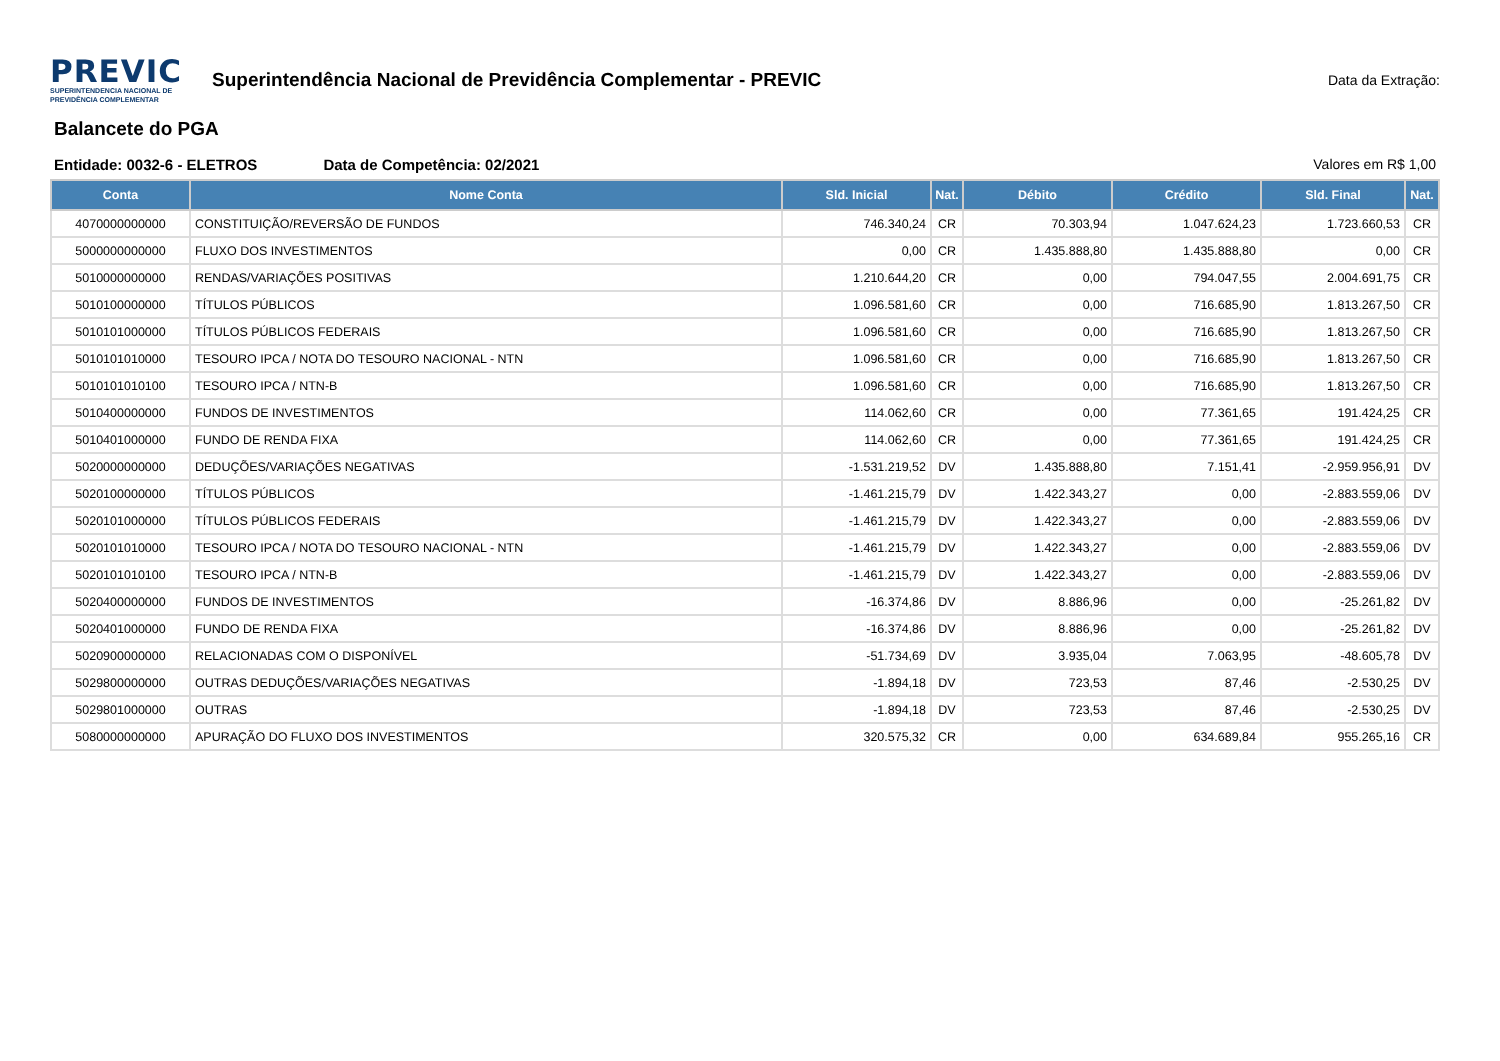PREVIC
SUPERINTENDENCIA NACIONAL DE
PREVIDÊNCIA COMPLEMENTAR
Superintendência Nacional de Previdência Complementar - PREVIC
Data da Extração:
Balancete do PGA
Entidade: 0032-6 - ELETROS Data de Competência: 02/2021 Valores em R$ 1,00
| Conta | Nome Conta | Sld. Inicial | Nat. | Débito | Crédito | Sld. Final | Nat. |
| --- | --- | --- | --- | --- | --- | --- | --- |
| 4070000000000 | CONSTITUIÇÃO/REVERSÃO DE FUNDOS | 746.340,24 | CR | 70.303,94 | 1.047.624,23 | 1.723.660,53 | CR |
| 5000000000000 | FLUXO DOS INVESTIMENTOS | 0,00 | CR | 1.435.888,80 | 1.435.888,80 | 0,00 | CR |
| 5010000000000 | RENDAS/VARIAÇÕES POSITIVAS | 1.210.644,20 | CR | 0,00 | 794.047,55 | 2.004.691,75 | CR |
| 5010100000000 | TÍTULOS PÚBLICOS | 1.096.581,60 | CR | 0,00 | 716.685,90 | 1.813.267,50 | CR |
| 5010101000000 | TÍTULOS PÚBLICOS FEDERAIS | 1.096.581,60 | CR | 0,00 | 716.685,90 | 1.813.267,50 | CR |
| 5010101010000 | TESOURO IPCA / NOTA DO TESOURO NACIONAL - NTN | 1.096.581,60 | CR | 0,00 | 716.685,90 | 1.813.267,50 | CR |
| 5010101010100 | TESOURO IPCA / NTN-B | 1.096.581,60 | CR | 0,00 | 716.685,90 | 1.813.267,50 | CR |
| 5010400000000 | FUNDOS DE INVESTIMENTOS | 114.062,60 | CR | 0,00 | 77.361,65 | 191.424,25 | CR |
| 5010401000000 | FUNDO DE RENDA FIXA | 114.062,60 | CR | 0,00 | 77.361,65 | 191.424,25 | CR |
| 5020000000000 | DEDUÇÕES/VARIAÇÕES NEGATIVAS | -1.531.219,52 | DV | 1.435.888,80 | 7.151,41 | -2.959.956,91 | DV |
| 5020100000000 | TÍTULOS PÚBLICOS | -1.461.215,79 | DV | 1.422.343,27 | 0,00 | -2.883.559,06 | DV |
| 5020101000000 | TÍTULOS PÚBLICOS FEDERAIS | -1.461.215,79 | DV | 1.422.343,27 | 0,00 | -2.883.559,06 | DV |
| 5020101010000 | TESOURO IPCA / NOTA DO TESOURO NACIONAL - NTN | -1.461.215,79 | DV | 1.422.343,27 | 0,00 | -2.883.559,06 | DV |
| 5020101010100 | TESOURO IPCA / NTN-B | -1.461.215,79 | DV | 1.422.343,27 | 0,00 | -2.883.559,06 | DV |
| 5020400000000 | FUNDOS DE INVESTIMENTOS | -16.374,86 | DV | 8.886,96 | 0,00 | -25.261,82 | DV |
| 5020401000000 | FUNDO DE RENDA FIXA | -16.374,86 | DV | 8.886,96 | 0,00 | -25.261,82 | DV |
| 5020900000000 | RELACIONADAS COM O DISPONÍVEL | -51.734,69 | DV | 3.935,04 | 7.063,95 | -48.605,78 | DV |
| 5029800000000 | OUTRAS DEDUÇÕES/VARIAÇÕES NEGATIVAS | -1.894,18 | DV | 723,53 | 87,46 | -2.530,25 | DV |
| 5029801000000 | OUTRAS | -1.894,18 | DV | 723,53 | 87,46 | -2.530,25 | DV |
| 5080000000000 | APURAÇÃO DO FLUXO DOS INVESTIMENTOS | 320.575,32 | CR | 0,00 | 634.689,84 | 955.265,16 | CR |